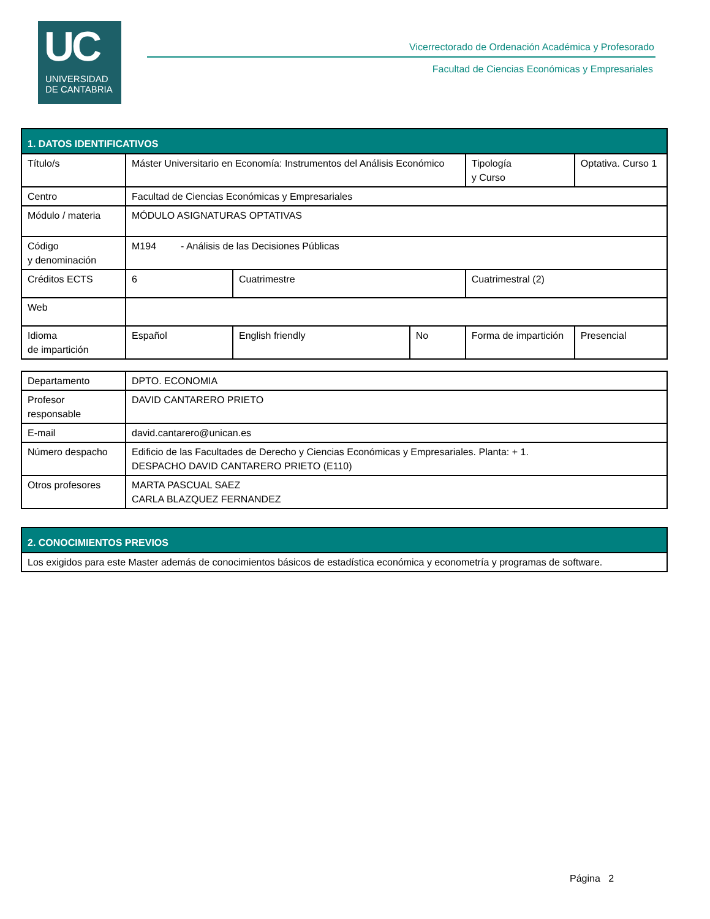UC
UNIVERSIDAD
DE CANTABRIA
Vicerrectorado de Ordenación Académica y Profesorado
Facultad de Ciencias Económicas y Empresariales
| 1. DATOS IDENTIFICATIVOS | | | | | | |
| --- | --- | --- | --- | --- | --- | --- |
| Título/s | Máster Universitario en Economía: Instrumentos del Análisis Económico | | | Tipología y Curso | | Optativa. Curso 1 |
| Centro | Facultad de Ciencias Económicas y Empresariales | | | | | |
| Módulo / materia | MÓDULO ASIGNATURAS OPTATIVAS | | | | | |
| Código y denominación | M194 - Análisis de las Decisiones Públicas | | | | | |
| Créditos ECTS | 6 | Cuatrimestre | | Cuatrimestral (2) | | |
| Web | | | | | | |
| Idioma de impartición | Español | English friendly | No | Forma de impartición | Presencial | |
| Departamento | DPTO. ECONOMIA |
| Profesor responsable | DAVID CANTARERO PRIETO |
| E-mail | david.cantarero@unican.es |
| Número despacho | Edificio de las Facultades de Derecho y Ciencias Económicas y Empresariales. Planta: + 1. DESPACHO DAVID CANTARERO PRIETO (E110) |
| Otros profesores | MARTA PASCUAL SAEZ CARLA BLAZQUEZ FERNANDEZ |
| 2. CONOCIMIENTOS PREVIOS |
| --- |
| Los exigidos para este Master además de conocimientos básicos de estadística económica y econometría y programas de software. |
Página 2